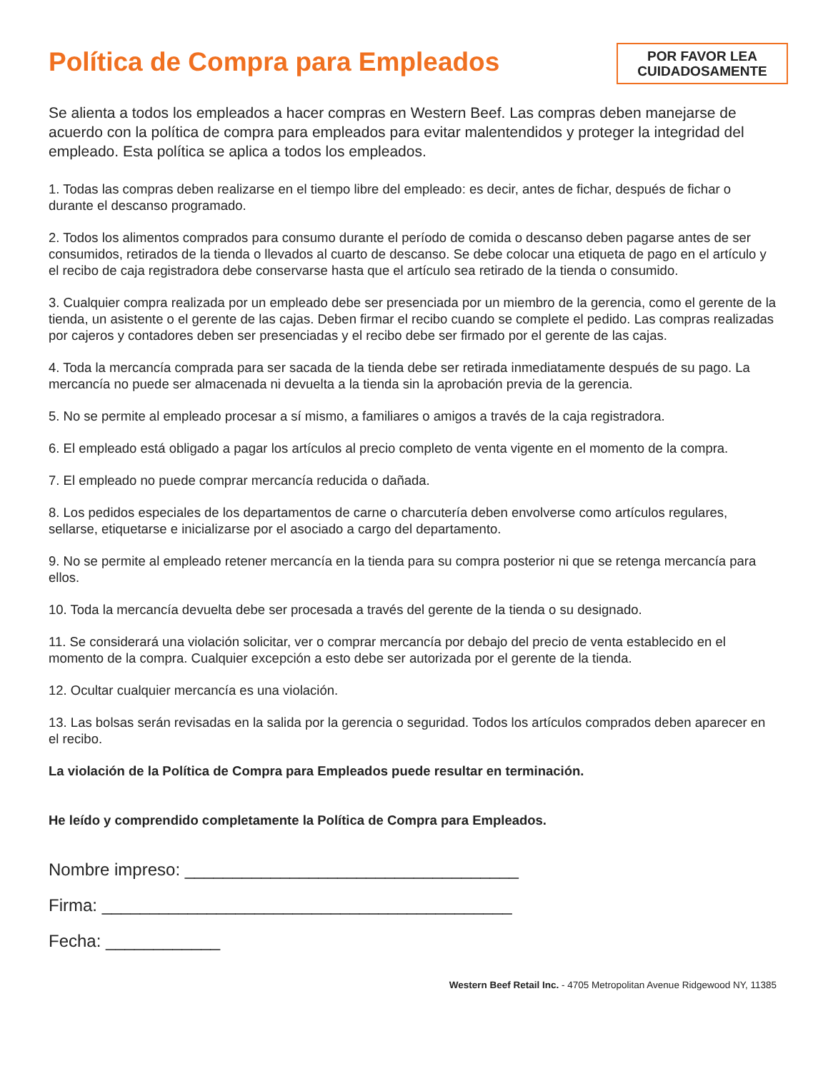Política de Compra para Empleados
POR FAVOR LEA CUIDADOSAMENTE
Se alienta a todos los empleados a hacer compras en Western Beef. Las compras deben manejarse de acuerdo con la política de compra para empleados para evitar malentendidos y proteger la integridad del empleado. Esta política se aplica a todos los empleados.
1. Todas las compras deben realizarse en el tiempo libre del empleado: es decir, antes de fichar, después de fichar o durante el descanso programado.
2. Todos los alimentos comprados para consumo durante el período de comida o descanso deben pagarse antes de ser consumidos, retirados de la tienda o llevados al cuarto de descanso. Se debe colocar una etiqueta de pago en el artículo y el recibo de caja registradora debe conservarse hasta que el artículo sea retirado de la tienda o consumido.
3. Cualquier compra realizada por un empleado debe ser presenciada por un miembro de la gerencia, como el gerente de la tienda, un asistente o el gerente de las cajas. Deben firmar el recibo cuando se complete el pedido. Las compras realizadas por cajeros y contadores deben ser presenciadas y el recibo debe ser firmado por el gerente de las cajas.
4. Toda la mercancía comprada para ser sacada de la tienda debe ser retirada inmediatamente después de su pago. La mercancía no puede ser almacenada ni devuelta a la tienda sin la aprobación previa de la gerencia.
5. No se permite al empleado procesar a sí mismo, a familiares o amigos a través de la caja registradora.
6. El empleado está obligado a pagar los artículos al precio completo de venta vigente en el momento de la compra.
7. El empleado no puede comprar mercancía reducida o dañada.
8. Los pedidos especiales de los departamentos de carne o charcutería deben envolverse como artículos regulares, sellarse, etiquetarse e inicializarse por el asociado a cargo del departamento.
9. No se permite al empleado retener mercancía en la tienda para su compra posterior ni que se retenga mercancía para ellos.
10. Toda la mercancía devuelta debe ser procesada a través del gerente de la tienda o su designado.
11. Se considerará una violación solicitar, ver o comprar mercancía por debajo del precio de venta establecido en el momento de la compra. Cualquier excepción a esto debe ser autorizada por el gerente de la tienda.
12. Ocultar cualquier mercancía es una violación.
13. Las bolsas serán revisadas en la salida por la gerencia o seguridad. Todos los artículos comprados deben aparecer en el recibo.
La violación de la Política de Compra para Empleados puede resultar en terminación.
He leído y comprendido completamente la Política de Compra para Empleados.
Nombre impreso: ___________________________________
Firma: ___________________________________________
Fecha: ____________
Western Beef Retail Inc. - 4705 Metropolitan Avenue Ridgewood NY, 11385